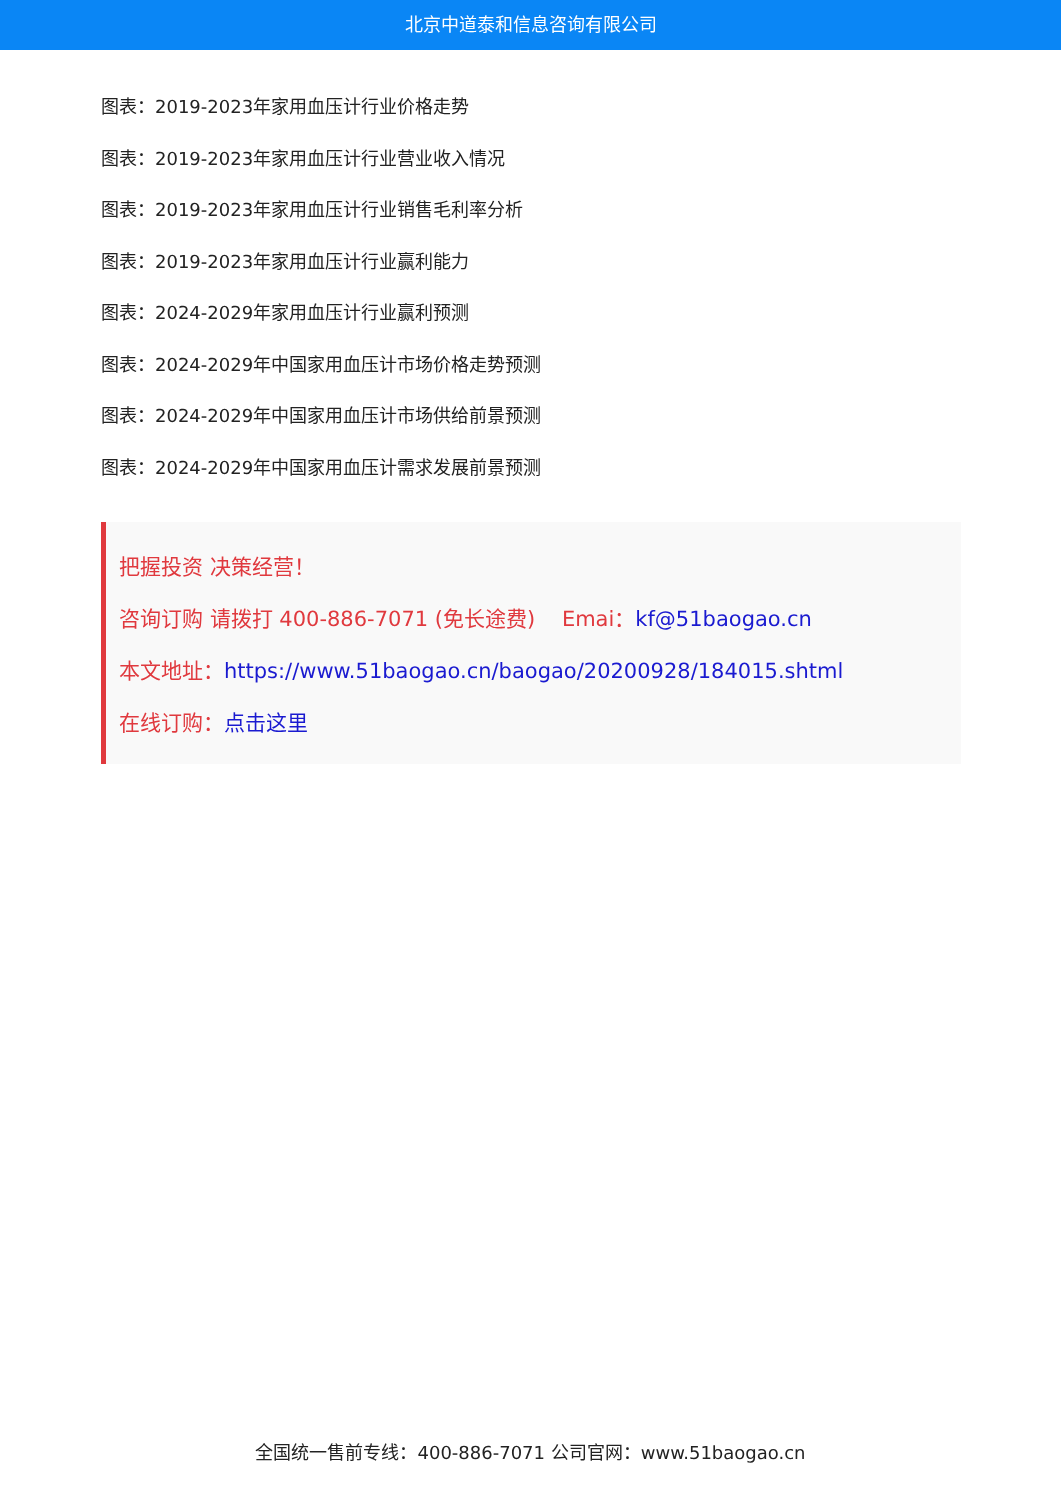北京中道泰和信息咨询有限公司
图表：2019-2023年家用血压计行业价格走势
图表：2019-2023年家用血压计行业营业收入情况
图表：2019-2023年家用血压计行业销售毛利率分析
图表：2019-2023年家用血压计行业赢利能力
图表：2024-2029年家用血压计行业赢利预测
图表：2024-2029年中国家用血压计市场价格走势预测
图表：2024-2029年中国家用血压计市场供给前景预测
图表：2024-2029年中国家用血压计需求发展前景预测
把握投资 决策经营！
咨询订购 请拨打 400-886-7071 (免长途费) Emai：kf@51baogao.cn
本文地址：https://www.51baogao.cn/baogao/20200928/184015.shtml
在线订购：点击这里
全国统一售前专线：400-886-7071 公司官网：www.51baogao.cn